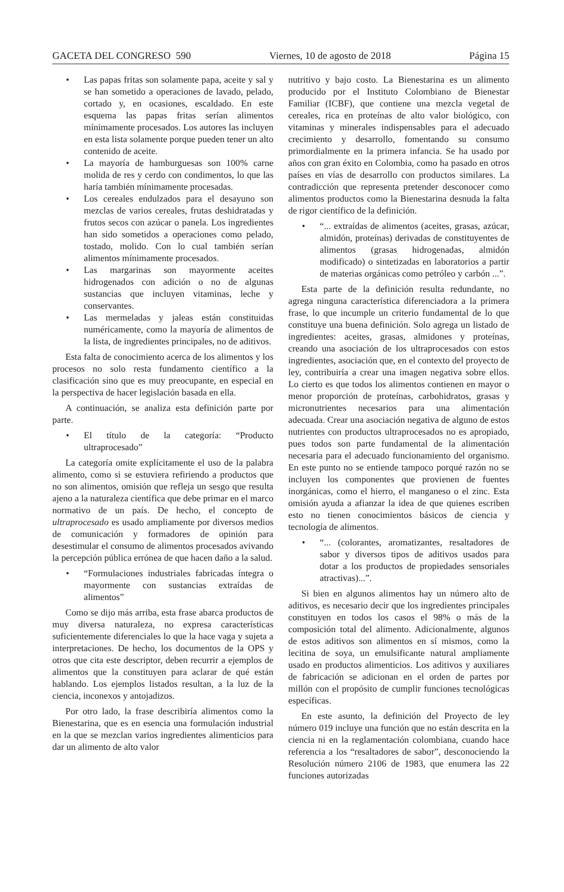GACETA DEL CONGRESO 590 Viernes, 10 de agosto de 2018 Página 15
• Las papas fritas son solamente papa, aceite y sal y se han sometido a operaciones de lavado, pelado, cortado y, en ocasiones, escaldado. En este esquema las papas fritas serían alimentos mínimamente procesados. Los autores las incluyen en esta lista solamente porque pueden tener un alto contenido de aceite.
• La mayoría de hamburguesas son 100% carne molida de res y cerdo con condimentos, lo que las haría también mínimamente procesadas.
• Los cereales endulzados para el desayuno son mezclas de varios cereales, frutas deshidratadas y frutos secos con azúcar o panela. Los ingredientes han sido sometidos a operaciones como pelado, tostado, molido. Con lo cual también serían alimentos mínimamente procesados.
• Las margarinas son mayormente aceites hidrogenados con adición o no de algunas sustancias que incluyen vitaminas, leche y conservantes.
• Las mermeladas y jaleas están constituidas numéricamente, como la mayoría de alimentos de la lista, de ingredientes principales, no de aditivos.
Esta falta de conocimiento acerca de los alimentos y los procesos no solo resta fundamento científico a la clasificación sino que es muy preocupante, en especial en la perspectiva de hacer legislación basada en ella.
A continuación, se analiza esta definición parte por parte.
• El título de la categoría: “Producto ultraprocesado”
La categoría omite explícitamente el uso de la palabra alimento, como si se estuviera refiriendo a productos que no son alimentos, omisión que refleja un sesgo que resulta ajeno a la naturaleza científica que debe primar en el marco normativo de un país. De hecho, el concepto de ultraprocesado es usado ampliamente por diversos medios de comunicación y formadores de opinión para desestimular el consumo de alimentos procesados avivando la percepción pública errónea de que hacen daño a la salud.
• “Formulaciones industriales fabricadas íntegra o mayormente con sustancias extraídas de alimentos”
Como se dijo más arriba, esta frase abarca productos de muy diversa naturaleza, no expresa características suficientemente diferenciales lo que la hace vaga y sujeta a interpretaciones. De hecho, los documentos de la OPS y otros que cita este descriptor, deben recurrir a ejemplos de alimentos que la constituyen para aclarar de qué están hablando. Los ejemplos listados resultan, a la luz de la ciencia, inconexos y antojadizos.
Por otro lado, la frase describiría alimentos como la Bienestarina, que es en esencia una formulación industrial en la que se mezclan varios ingredientes alimenticios para dar un alimento de alto valor
nutritivo y bajo costo. La Bienestarina es un alimento producido por el Instituto Colombiano de Bienestar Familiar (ICBF), que contiene una mezcla vegetal de cereales, rica en proteínas de alto valor biológico, con vitaminas y minerales indispensables para el adecuado crecimiento y desarrollo, fomentando su consumo primordialmente en la primera infancia. Se ha usado por años con gran éxito en Colombia, como ha pasado en otros países en vías de desarrollo con productos similares. La contradicción que representa pretender desconocer como alimentos productos como la Bienestarina desnuda la falta de rigor científico de la definición.
• “... extraídas de alimentos (aceites, grasas, azúcar, almidón, proteínas) derivadas de constituyentes de alimentos (grasas hidrogenadas, almidón modificado) o sintetizadas en laboratorios a partir de materias orgánicas como petróleo y carbón ...”.
Esta parte de la definición resulta redundante, no agrega ninguna característica diferenciadora a la primera frase, lo que incumple un criterio fundamental de lo que constituye una buena definición. Solo agrega un listado de ingredientes: aceites, grasas, almidones y proteínas, creando una asociación de los ultraprocesados con estos ingredientes, asociación que, en el contexto del proyecto de ley, contribuiría a crear una imagen negativa sobre ellos. Lo cierto es que todos los alimentos contienen en mayor o menor proporción de proteínas, carbohidratos, grasas y micronutrientes necesarios para una alimentación adecuada. Crear una asociación negativa de alguno de estos nutrientes con productos ultraprocesados no es apropiado, pues todos son parte fundamental de la alimentación necesaria para el adecuado funcionamiento del organismo. En este punto no se entiende tampoco porqué razón no se incluyen los componentes que provienen de fuentes inorgánicas, como el hierro, el manganeso o el zinc. Esta omisión ayuda a afianzar la idea de que quienes escriben esto no tienen conocimientos básicos de ciencia y tecnología de alimentos.
• “... (colorantes, aromatizantes, resaltadores de sabor y diversos tipos de aditivos usados para dotar a los productos de propiedades sensoriales atractivas)...”.
Si bien en algunos alimentos hay un número alto de aditivos, es necesario decir que los ingredientes principales constituyen en todos los casos el 98% o más de la composición total del alimento. Adicionalmente, algunos de estos aditivos son alimentos en sí mismos, como la lecitina de soya, un emulsificante natural ampliamente usado en productos alimenticios. Los aditivos y auxiliares de fabricación se adicionan en el orden de partes por millón con el propósito de cumplir funciones tecnológicas específicas.
En este asunto, la definición del Proyecto de ley número 019 incluye una función que no están descrita en la ciencia ni en la reglamentación colombiana, cuando hace referencia a los “resaltadores de sabor”, desconociendo la Resolución número 2106 de 1983, que enumera las 22 funciones autorizadas